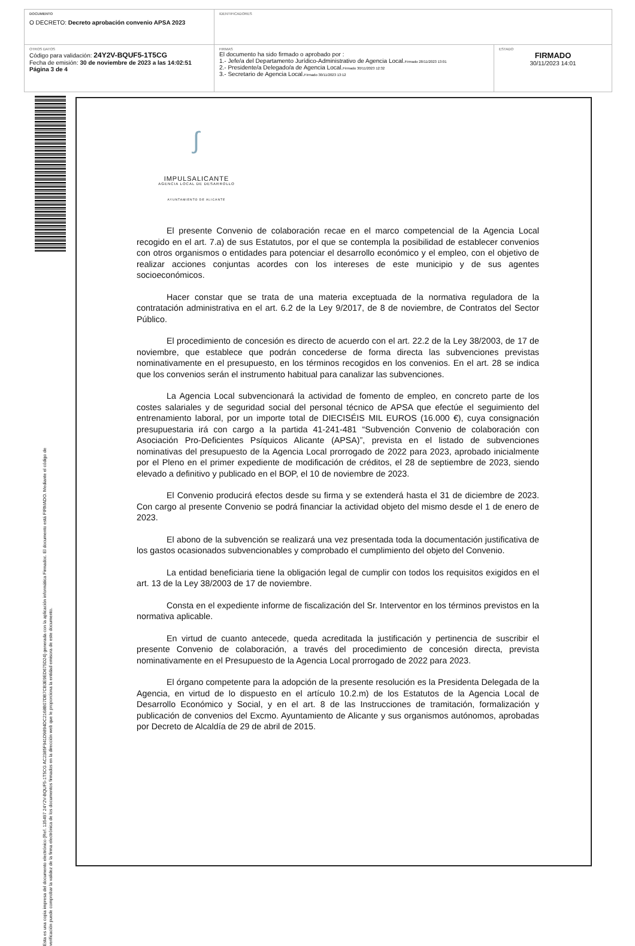| DOCUMENTO O DECRETO: Decreto aprobación convenio APSA 2023 | IDENTIFICADORES | |
| OTROS DATOS Código para validación: 24Y2V-BQUF5-1T5CG Fecha de emisión: 30 de noviembre de 2023 a las 14:02:51 Página 3 de 4 | FIRMAS El documento ha sido firmado o aprobado por : 1.- Jefe/a del Departamento Jurídico-Administrativo de Agencia Local. Firmado 28/11/2023 13:01 2.- Presidente/a Delegado/a de Agencia Local. Firmado 30/11/2023 12:32 3.- Secretario de Agencia Local. Firmado 30/11/2023 13:12 | ESTADO FIRMADO 30/11/2023 14:01 |
Esta es una copia impresa del documento electrónico (Ref. 135497 24Y2V-BQUF5-1T5CG AC2385F941D9894DC2168B07DB7CB3E9ED675D24) generada con la aplicación informática Firmadoc. El documento está FIRMADO. Mediante el código de verificación puede comprobar la validez de la firma electrónica de los documentos firmados en la dirección web que le proporciona la entidad emisora de este documento.
∫
IMPULSALICANTE
AGENCIA LOCAL DE DESARROLLO
AYUNTAMIENTO DE ALICANTE
El presente Convenio de colaboración recae en el marco competencial de la Agencia Local recogido en el art. 7.a) de sus Estatutos, por el que se contempla la posibilidad de establecer convenios con otros organismos o entidades para potenciar el desarrollo económico y el empleo, con el objetivo de realizar acciones conjuntas acordes con los intereses de este municipio y de sus agentes socioeconómicos.
Hacer constar que se trata de una materia exceptuada de la normativa reguladora de la contratación administrativa en el art. 6.2 de la Ley 9/2017, de 8 de noviembre, de Contratos del Sector Público.
El procedimiento de concesión es directo de acuerdo con el art. 22.2 de la Ley 38/2003, de 17 de noviembre, que establece que podrán concederse de forma directa las subvenciones previstas nominativamente en el presupuesto, en los términos recogidos en los convenios. En el art. 28 se indica que los convenios serán el instrumento habitual para canalizar las subvenciones.
La Agencia Local subvencionará la actividad de fomento de empleo, en concreto parte de los costes salariales y de seguridad social del personal técnico de APSA que efectúe el seguimiento del entrenamiento laboral, por un importe total de DIECISÉIS MIL EUROS (16.000 €), cuya consignación presupuestaria irá con cargo a la partida 41-241-481 “Subvención Convenio de colaboración con Asociación Pro-Deficientes Psíquicos Alicante (APSA)”, prevista en el listado de subvenciones nominativas del presupuesto de la Agencia Local prorrogado de 2022 para 2023, aprobado inicialmente por el Pleno en el primer expediente de modificación de créditos, el 28 de septiembre de 2023, siendo elevado a definitivo y publicado en el BOP, el 10 de noviembre de 2023.
El Convenio producirá efectos desde su firma y se extenderá hasta el 31 de diciembre de 2023. Con cargo al presente Convenio se podrá financiar la actividad objeto del mismo desde el 1 de enero de 2023.
El abono de la subvención se realizará una vez presentada toda la documentación justificativa de los gastos ocasionados subvencionables y comprobado el cumplimiento del objeto del Convenio.
La entidad beneficiaria tiene la obligación legal de cumplir con todos los requisitos exigidos en el art. 13 de la Ley 38/2003 de 17 de noviembre.
Consta en el expediente informe de fiscalización del Sr. Interventor en los términos previstos en la normativa aplicable.
En virtud de cuanto antecede, queda acreditada la justificación y pertinencia de suscribir el presente Convenio de colaboración, a través del procedimiento de concesión directa, prevista nominativamente en el Presupuesto de la Agencia Local prorrogado de 2022 para 2023.
El órgano competente para la adopción de la presente resolución es la Presidenta Delegada de la Agencia, en virtud de lo dispuesto en el artículo 10.2.m) de los Estatutos de la Agencia Local de Desarrollo Económico y Social, y en el art. 8 de las Instrucciones de tramitación, formalización y publicación de convenios del Excmo. Ayuntamiento de Alicante y sus organismos autónomos, aprobadas por Decreto de Alcaldía de 29 de abril de 2015.